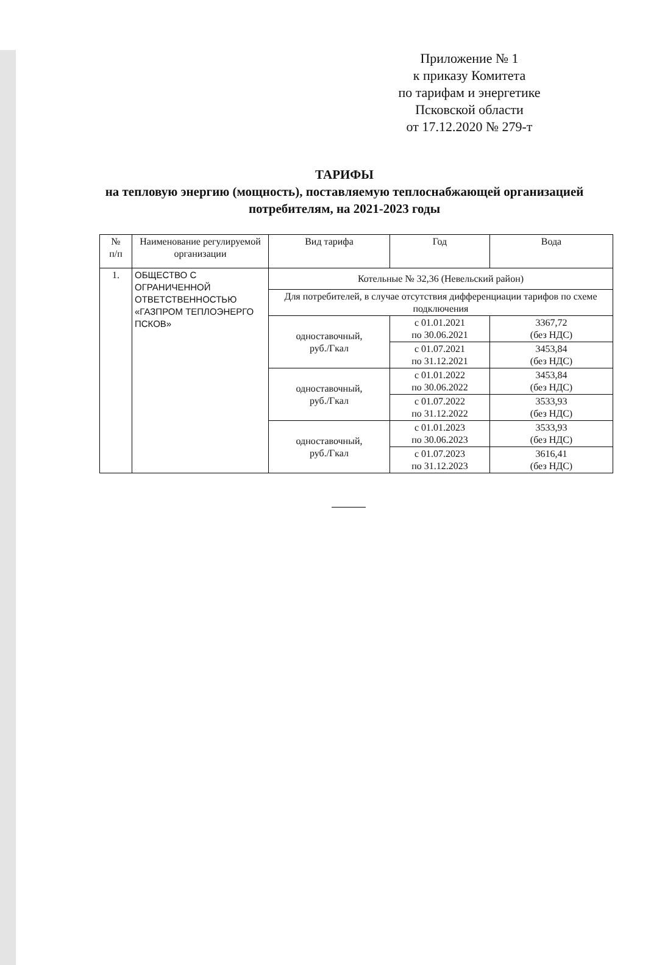Приложение № 1
к приказу Комитета
по тарифам и энергетике
Псковской области
от 17.12.2020 № 279-т
ТАРИФЫ
на тепловую энергию (мощность), поставляемую теплоснабжающей организацией потребителям, на 2021-2023 годы
| № п/п | Наименование регулируемой организации | Вид тарифа | Год | Вода |
| --- | --- | --- | --- | --- |
| 1. | ОБЩЕСТВО С ОГРАНИЧЕННОЙ ОТВЕТСТВЕННОСТЬЮ «ГАЗПРОМ ТЕПЛОЭНЕРГО ПСКОВ» | Котельные № 32,36 (Невельский район) | | |
| | | Для потребителей, в случае отсутствия дифференциации тарифов по схеме подключения | | |
| | | одноставочный, руб./Гкал | с 01.01.2021 по 30.06.2021 | 3367,72 (без НДС) |
| | | | с 01.07.2021 по 31.12.2021 | 3453,84 (без НДС) |
| | | одноставочный, руб./Гкал | с 01.01.2022 по 30.06.2022 | 3453,84 (без НДС) |
| | | | с 01.07.2022 по 31.12.2022 | 3533,93 (без НДС) |
| | | одноставочный, руб./Гкал | с 01.01.2023 по 30.06.2023 | 3533,93 (без НДС) |
| | | | с 01.07.2023 по 31.12.2023 | 3616,41 (без НДС) |